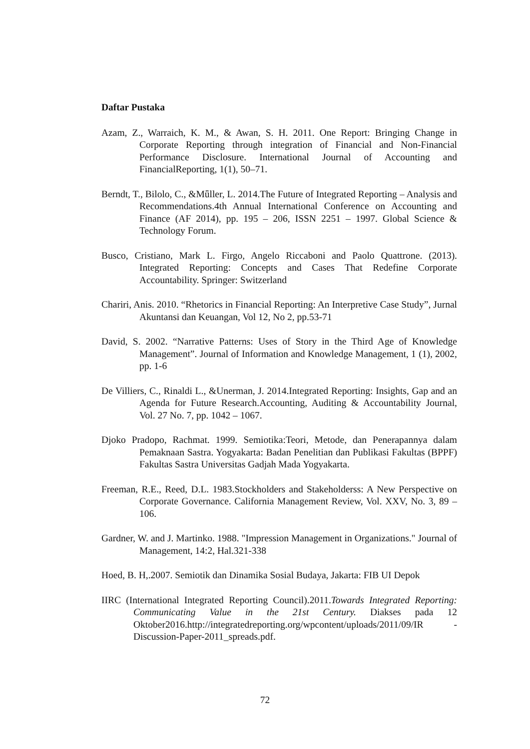Daftar Pustaka
Azam, Z., Warraich, K. M., & Awan, S. H. 2011. One Report: Bringing Change in Corporate Reporting through integration of Financial and Non-Financial Performance Disclosure. International Journal of Accounting and FinancialReporting, 1(1), 50–71.
Berndt, T., Bilolo, C., &Mǖller, L. 2014.The Future of Integrated Reporting – Analysis and Recommendations.4th Annual International Conference on Accounting and Finance (AF 2014), pp. 195 – 206, ISSN 2251 – 1997. Global Science & Technology Forum.
Busco, Cristiano, Mark L. Firgo, Angelo Riccaboni and Paolo Quattrone. (2013). Integrated Reporting: Concepts and Cases That Redefine Corporate Accountability. Springer: Switzerland
Chariri, Anis. 2010. “Rhetorics in Financial Reporting: An Interpretive Case Study”, Jurnal Akuntansi dan Keuangan, Vol 12, No 2, pp.53-71
David, S. 2002. “Narrative Patterns: Uses of Story in the Third Age of Knowledge Management”. Journal of Information and Knowledge Management, 1 (1), 2002, pp. 1-6
De Villiers, C., Rinaldi L., &Unerman, J. 2014.Integrated Reporting: Insights, Gap and an Agenda for Future Research.Accounting, Auditing & Accountability Journal, Vol. 27 No. 7, pp. 1042 – 1067.
Djoko Pradopo, Rachmat. 1999. Semiotika:Teori, Metode, dan Penerapannya dalam Pemaknaan Sastra. Yogyakarta: Badan Penelitian dan Publikasi Fakultas (BPPF) Fakultas Sastra Universitas Gadjah Mada Yogyakarta.
Freeman, R.E., Reed, D.L. 1983.Stockholders and Stakeholderss: A New Perspective on Corporate Governance. California Management Review, Vol. XXV, No. 3, 89 – 106.
Gardner, W. and J. Martinko. 1988. "Impression Management in Organizations." Journal of Management, 14:2, Hal.321-338
Hoed, B. H,.2007. Semiotik dan Dinamika Sosial Budaya, Jakarta: FIB UI Depok
IIRC (International Integrated Reporting Council).2011.Towards Integrated Reporting: Communicating Value in the 21st Century. Diakses pada 12 Oktober2016.http://integratedreporting.org/wpcontent/uploads/2011/09/IR -Discussion-Paper-2011_spreads.pdf.
72